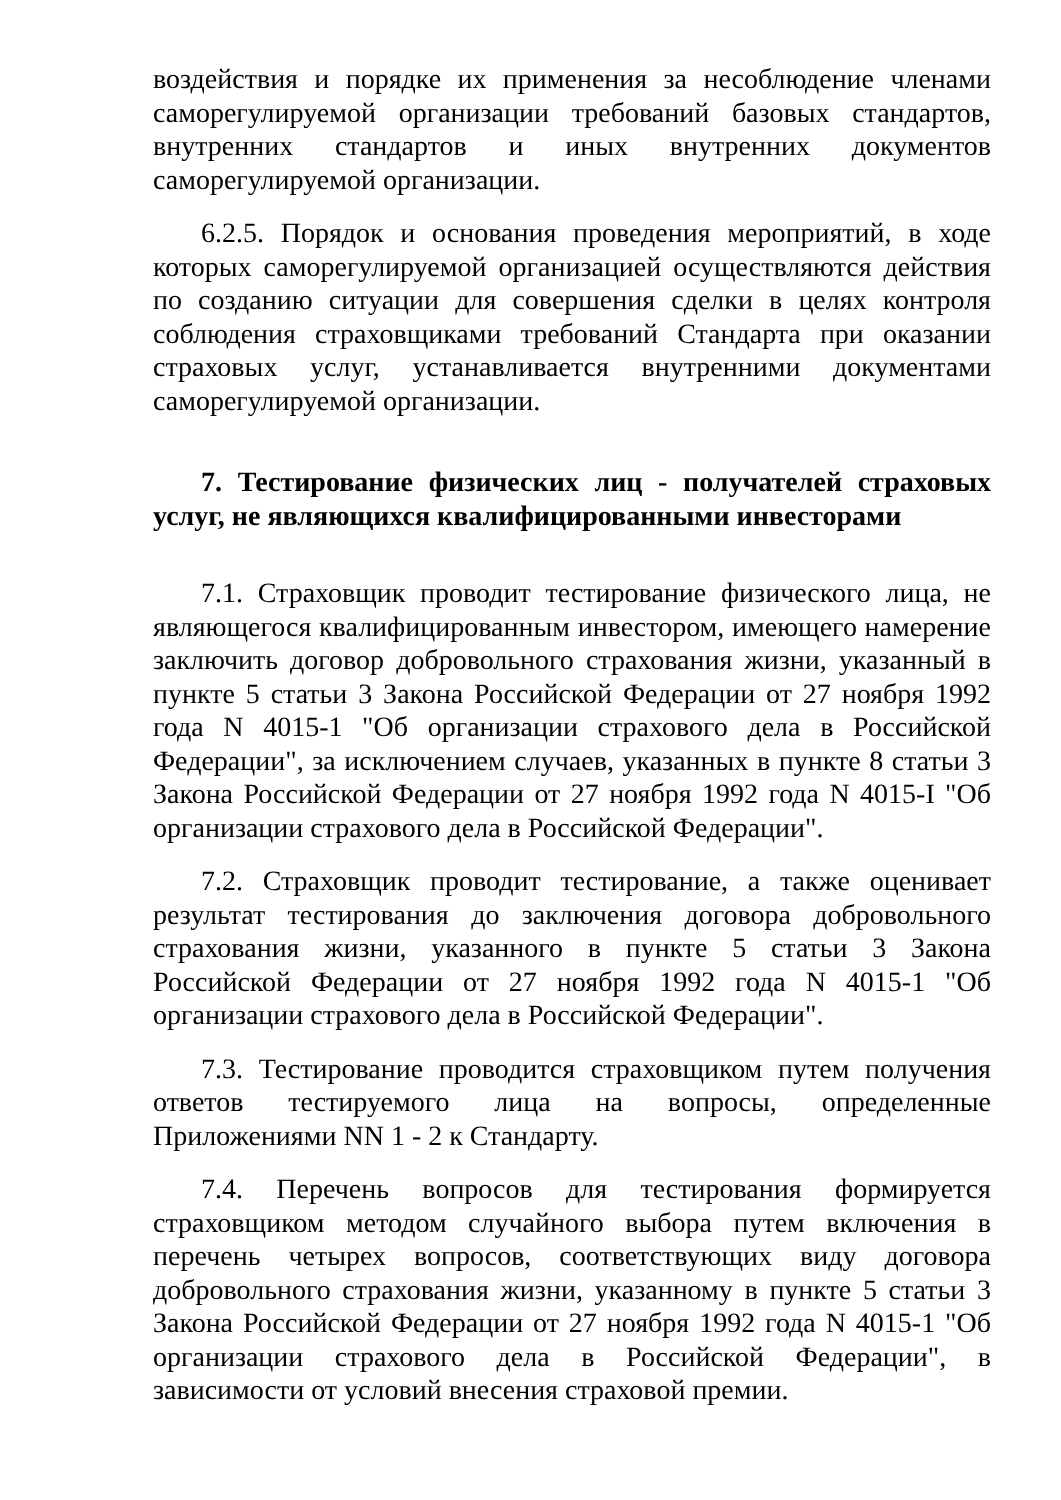воздействия и порядке их применения за несоблюдение членами саморегулируемой организации требований базовых стандартов, внутренних стандартов и иных внутренних документов саморегулируемой организации.
6.2.5. Порядок и основания проведения мероприятий, в ходе которых саморегулируемой организацией осуществляются действия по созданию ситуации для совершения сделки в целях контроля соблюдения страховщиками требований Стандарта при оказании страховых услуг, устанавливается внутренними документами саморегулируемой организации.
7. Тестирование физических лиц - получателей страховых услуг, не являющихся квалифицированными инвесторами
7.1. Страховщик проводит тестирование физического лица, не являющегося квалифицированным инвестором, имеющего намерение заключить договор добровольного страхования жизни, указанный в пункте 5 статьи 3 Закона Российской Федерации от 27 ноября 1992 года N 4015-1 "Об организации страхового дела в Российской Федерации", за исключением случаев, указанных в пункте 8 статьи 3 Закона Российской Федерации от 27 ноября 1992 года N 4015-I "Об организации страхового дела в Российской Федерации".
7.2. Страховщик проводит тестирование, а также оценивает результат тестирования до заключения договора добровольного страхования жизни, указанного в пункте 5 статьи 3 Закона Российской Федерации от 27 ноября 1992 года N 4015-1 "Об организации страхового дела в Российской Федерации".
7.3. Тестирование проводится страховщиком путем получения ответов тестируемого лица на вопросы, определенные Приложениями NN 1 - 2 к Стандарту.
7.4. Перечень вопросов для тестирования формируется страховщиком методом случайного выбора путем включения в перечень четырех вопросов, соответствующих виду договора добровольного страхования жизни, указанному в пункте 5 статьи 3 Закона Российской Федерации от 27 ноября 1992 года N 4015-1 "Об организации страхового дела в Российской Федерации", в зависимости от условий внесения страховой премии.